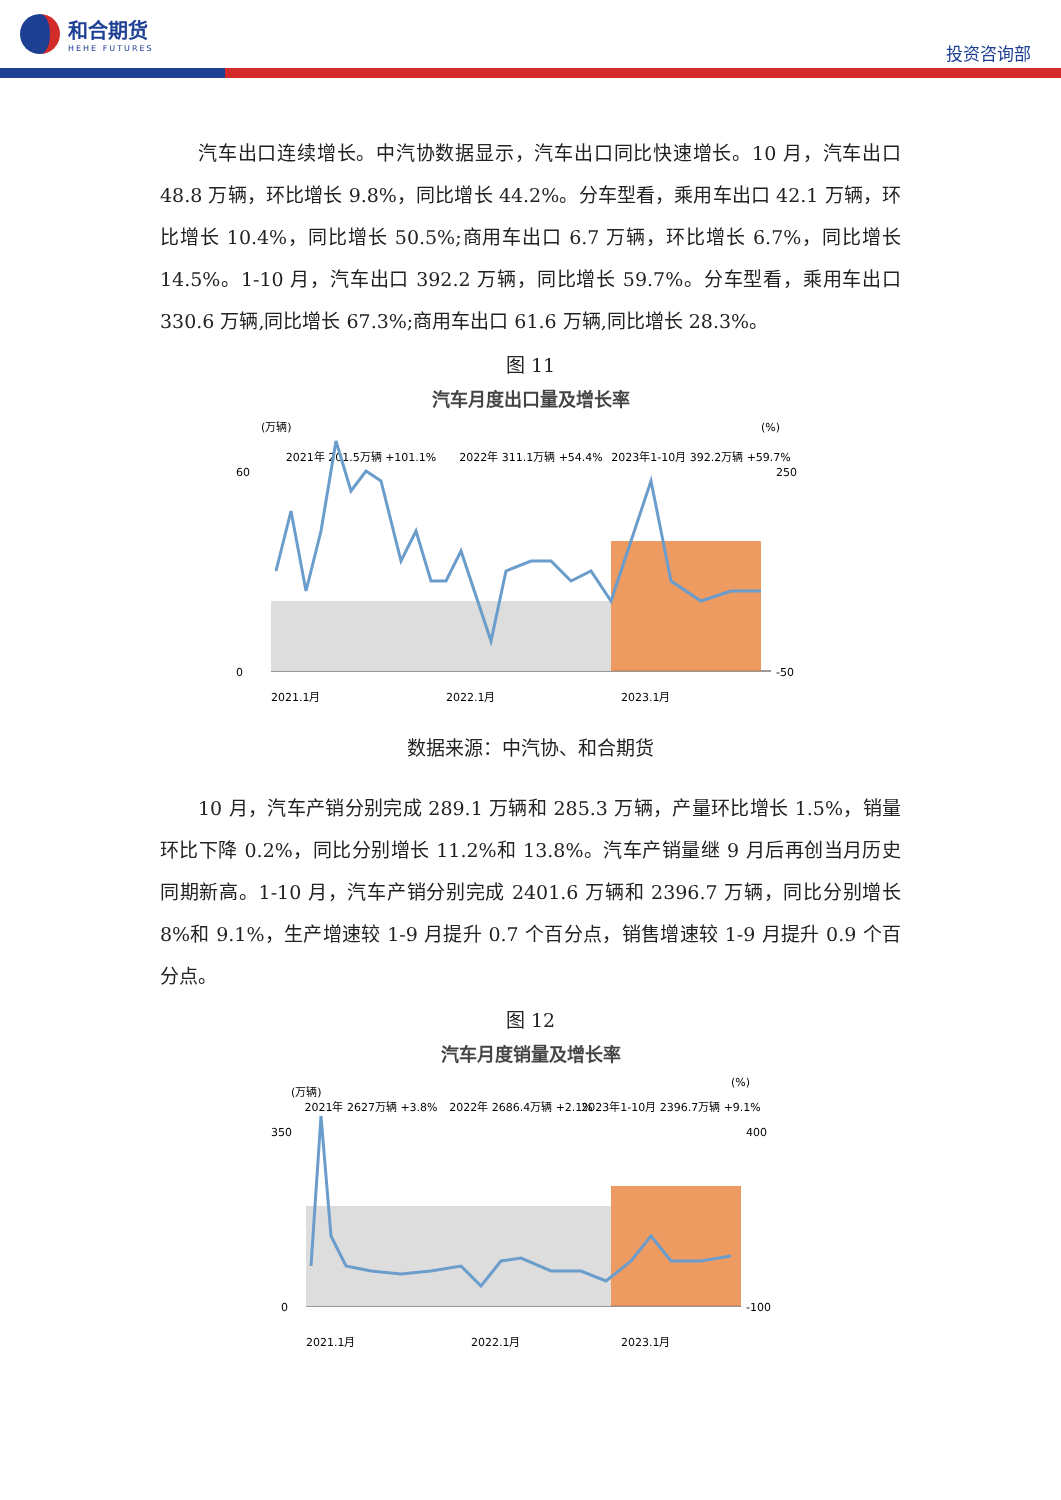和合期货
HEHE FUTURES
投资咨询部
汽车出口连续增长。中汽协数据显示，汽车出口同比快速增长。10 月，汽车出口 48.8 万辆，环比增长 9.8%，同比增长 44.2%。分车型看，乘用车出口 42.1 万辆，环比增长 10.4%，同比增长 50.5%;商用车出口 6.7 万辆，环比增长 6.7%，同比增长 14.5%。1-10 月，汽车出口 392.2 万辆，同比增长 59.7%。分车型看，乘用车出口 330.6 万辆,同比增长 67.3%;商用车出口 61.6 万辆,同比增长 28.3%。
图 11
汽车月度出口量及增长率
(万辆)
(%)
2021年 201.5万辆 +101.1%
2022年 311.1万辆 +54.4%
2023年1-10月 392.2万辆 +59.7%
60
0
250
-50
2021.1月
2022.1月
2023.1月
数据来源：中汽协、和合期货
10 月，汽车产销分别完成 289.1 万辆和 285.3 万辆，产量环比增长 1.5%，销量环比下降 0.2%，同比分别增长 11.2%和 13.8%。汽车产销量继 9 月后再创当月历史同期新高。1-10 月，汽车产销分别完成 2401.6 万辆和 2396.7 万辆，同比分别增长 8%和 9.1%，生产增速较 1-9 月提升 0.7 个百分点，销售增速较 1-9 月提升 0.9 个百分点。
图 12
汽车月度销量及增长率
(万辆)
(%)
2021年 2627万辆 +3.8%
2022年 2686.4万辆 +2.1%
2023年1-10月 2396.7万辆 +9.1%
350
0
400
-100
2021.1月
2022.1月
2023.1月